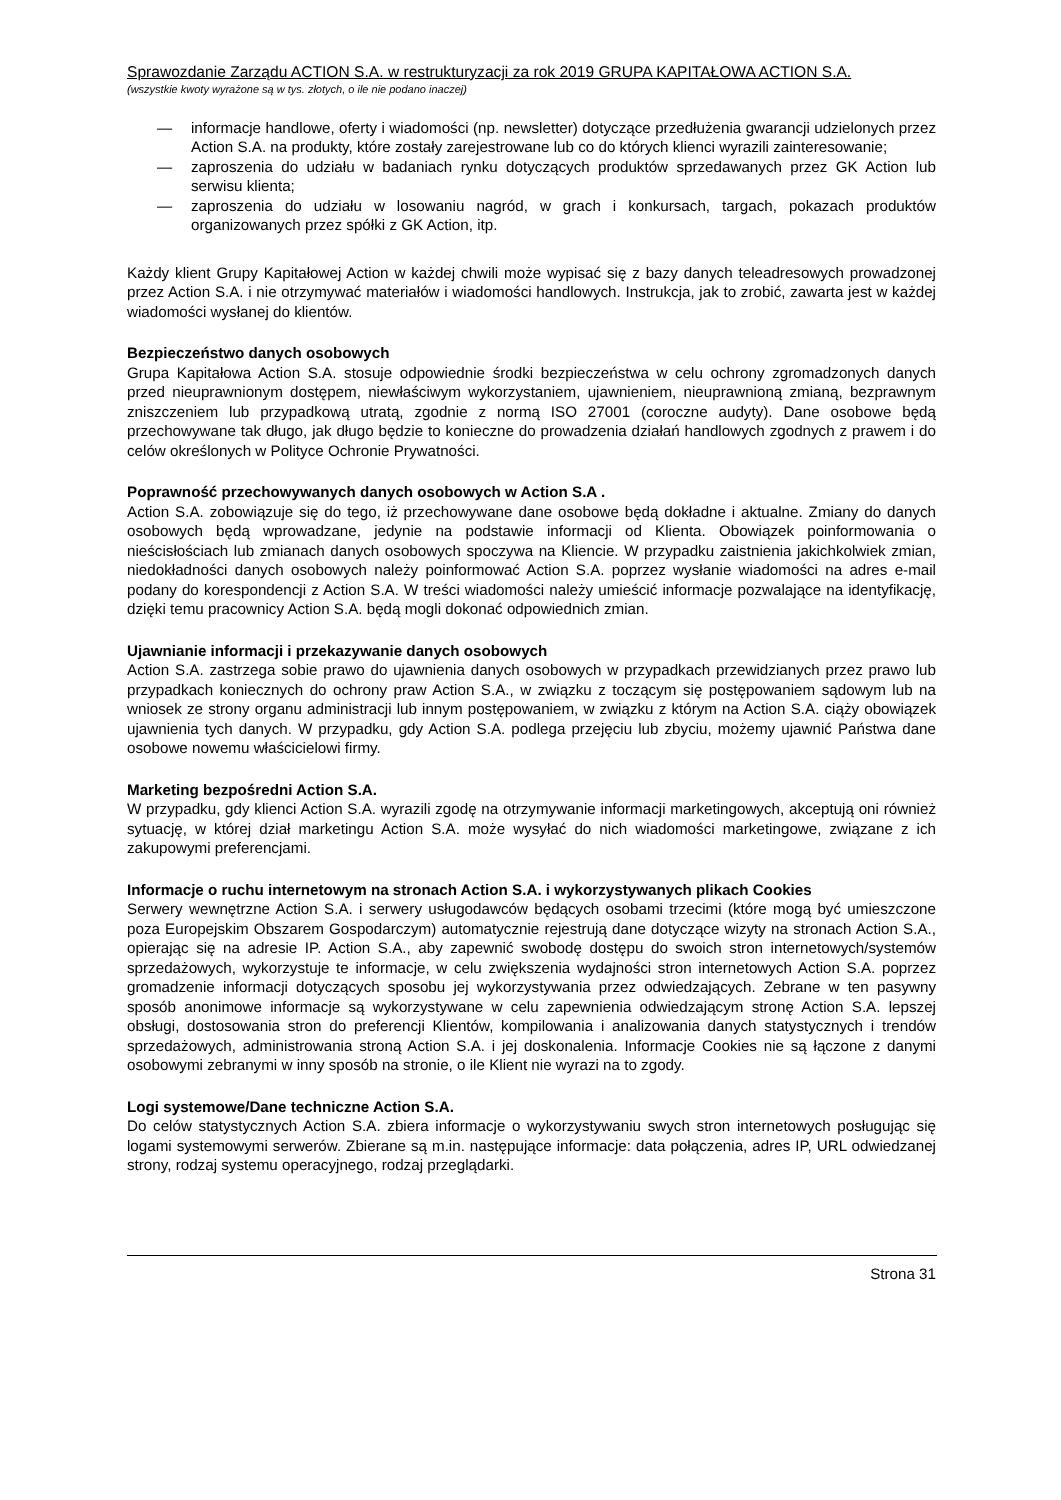Sprawozdanie Zarządu ACTION S.A. w restrukturyzacji za rok 2019 GRUPA KAPITAŁOWA ACTION S.A.
(wszystkie kwoty wyrażone są w tys. złotych, o ile nie podano inaczej)
— informacje handlowe, oferty i wiadomości (np. newsletter) dotyczące przedłużenia gwarancji udzielonych przez Action S.A. na produkty, które zostały zarejestrowane lub co do których klienci wyrazili zainteresowanie;
— zaproszenia do udziału w badaniach rynku dotyczących produktów sprzedawanych przez GK Action lub serwisu klienta;
— zaproszenia do udziału w losowaniu nagród, w grach i konkursach, targach, pokazach produktów organizowanych przez spółki z GK Action, itp.
Każdy klient Grupy Kapitałowej Action w każdej chwili może wypisać się z bazy danych teleadresowych prowadzonej przez Action S.A. i nie otrzymywać materiałów i wiadomości handlowych. Instrukcja, jak to zrobić, zawarta jest w każdej wiadomości wysłanej do klientów.
Bezpieczeństwo danych osobowych
Grupa Kapitałowa Action S.A. stosuje odpowiednie środki bezpieczeństwa w celu ochrony zgromadzonych danych przed nieuprawnionym dostępem, niewłaściwym wykorzystaniem, ujawnieniem, nieuprawnioną zmianą, bezprawnym zniszczeniem lub przypadkową utratą, zgodnie z normą ISO 27001 (coroczne audyty). Dane osobowe będą przechowywane tak długo, jak długo będzie to konieczne do prowadzenia działań handlowych zgodnych z prawem i do celów określonych w Polityce Ochronie Prywatności.
Poprawność przechowywanych danych osobowych w Action S.A .
Action S.A. zobowiązuje się do tego, iż przechowywane dane osobowe będą dokładne i aktualne. Zmiany do danych osobowych będą wprowadzane, jedynie na podstawie informacji od Klienta. Obowiązek poinformowania o nieścisłościach lub zmianach danych osobowych spoczywa na Kliencie. W przypadku zaistnienia jakichkolwiek zmian, niedokładności danych osobowych należy poinformować Action S.A. poprzez wysłanie wiadomości na adres e-mail podany do korespondencji z Action S.A. W treści wiadomości należy umieścić informacje pozwalające na identyfikację, dzięki temu pracownicy Action S.A. będą mogli dokonać odpowiednich zmian.
Ujawnianie informacji i przekazywanie danych osobowych
Action S.A. zastrzega sobie prawo do ujawnienia danych osobowych w przypadkach przewidzianych przez prawo lub przypadkach koniecznych do ochrony praw Action S.A., w związku z toczącym się postępowaniem sądowym lub na wniosek ze strony organu administracji lub innym postępowaniem, w związku z którym na Action S.A. ciąży obowiązek ujawnienia tych danych. W przypadku, gdy Action S.A. podlega przejęciu lub zbyciu, możemy ujawnić Państwa dane osobowe nowemu właścicielowi firmy.
Marketing bezpośredni Action S.A.
W przypadku, gdy klienci Action S.A. wyrazili zgodę na otrzymywanie informacji marketingowych, akceptują oni również sytuację, w której dział marketingu Action S.A. może wysyłać do nich wiadomości marketingowe, związane z ich zakupowymi preferencjami.
Informacje o ruchu internetowym na stronach Action S.A. i wykorzystywanych plikach Cookies
Serwery wewnętrzne Action S.A. i serwery usługodawców będących osobami trzecimi (które mogą być umieszczone poza Europejskim Obszarem Gospodarczym) automatycznie rejestrują dane dotyczące wizyty na stronach Action S.A., opierając się na adresie IP. Action S.A., aby zapewnić swobodę dostępu do swoich stron internetowych/systemów sprzedażowych, wykorzystuje te informacje, w celu zwiększenia wydajności stron internetowych Action S.A. poprzez gromadzenie informacji dotyczących sposobu jej wykorzystywania przez odwiedzających. Zebrane w ten pasywny sposób anonimowe informacje są wykorzystywane w celu zapewnienia odwiedzającym stronę Action S.A. lepszej obsługi, dostosowania stron do preferencji Klientów, kompilowania i analizowania danych statystycznych i trendów sprzedażowych, administrowania stroną Action S.A. i jej doskonalenia. Informacje Cookies nie są łączone z danymi osobowymi zebranymi w inny sposób na stronie, o ile Klient nie wyrazi na to zgody.
Logi systemowe/Dane techniczne Action S.A.
Do celów statystycznych Action S.A. zbiera informacje o wykorzystywaniu swych stron internetowych posługując się logami systemowymi serwerów. Zbierane są m.in. następujące informacje: data połączenia, adres IP, URL odwiedzanej strony, rodzaj systemu operacyjnego, rodzaj przeglądarki.
Strona 31